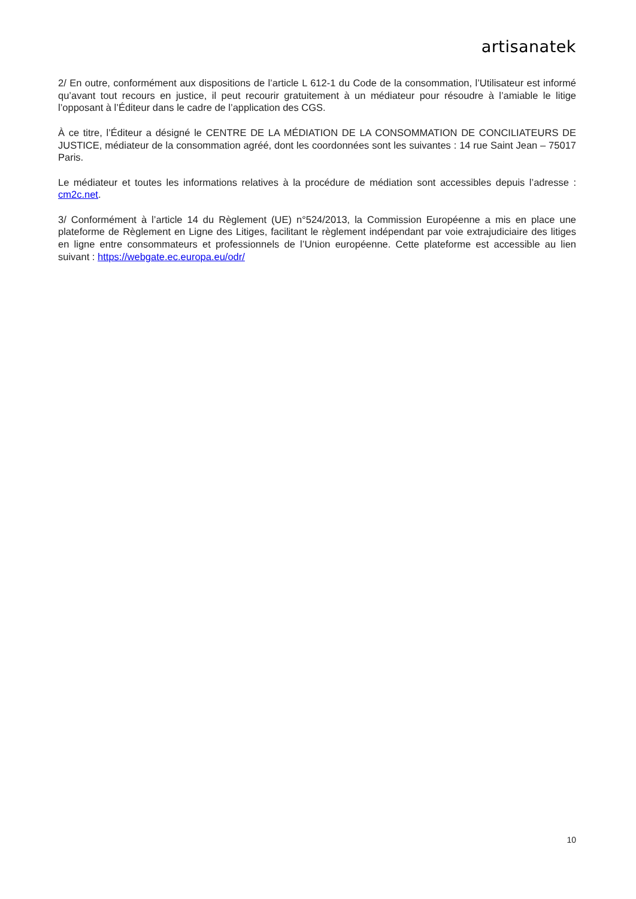artisanatek
2/ En outre, conformément aux dispositions de l’article L 612-1 du Code de la consommation, l’Utilisateur est informé qu’avant tout recours en justice, il peut recourir gratuitement à un médiateur pour résoudre à l’amiable le litige l’opposant à l’Éditeur dans le cadre de l’application des CGS.
À ce titre, l’Éditeur a désigné le CENTRE DE LA MÉDIATION DE LA CONSOMMATION DE CONCILIATEURS DE JUSTICE, médiateur de la consommation agréé, dont les coordonnées sont les suivantes : 14 rue Saint Jean – 75017 Paris.
Le médiateur et toutes les informations relatives à la procédure de médiation sont accessibles depuis l’adresse : cm2c.net.
3/ Conformément à l’article 14 du Règlement (UE) n°524/2013, la Commission Européenne a mis en place une plateforme de Règlement en Ligne des Litiges, facilitant le règlement indépendant par voie extrajudiciaire des litiges en ligne entre consommateurs et professionnels de l’Union européenne. Cette plateforme est accessible au lien suivant : https://webgate.ec.europa.eu/odr/
10